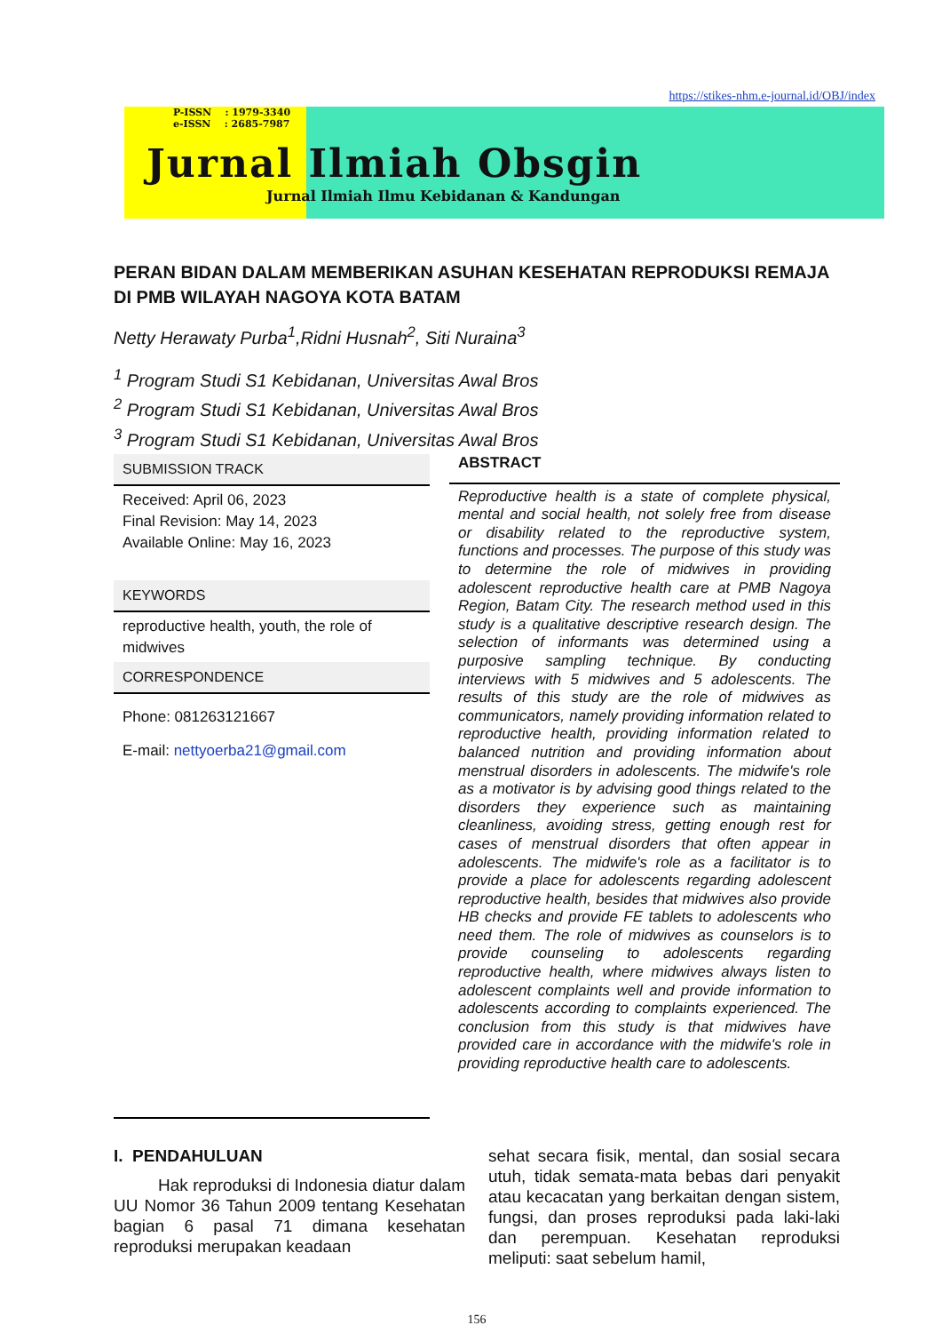https://stikes-nhm.e-journal.id/OBJ/index
P-ISSN : 1979-3340
e-ISSN : 2685-7987
Jurnal Ilmiah Obsgin
Jurnal Ilmiah Ilmu Kebidanan & Kandungan
PERAN BIDAN DALAM MEMBERIKAN ASUHAN KESEHATAN REPRODUKSI REMAJA DI PMB WILAYAH NAGOYA KOTA BATAM
Netty Herawaty Purba<sup>1</sup>,Ridni Husnah<sup>2</sup>, Siti Nuraina<sup>3</sup>
<sup>1</sup> Program Studi S1 Kebidanan, Universitas Awal Bros
<sup>2</sup> Program Studi S1 Kebidanan, Universitas Awal Bros
<sup>3</sup> Program Studi S1 Kebidanan, Universitas Awal Bros
SUBMISSION TRACK
Received: April 06, 2023
Final Revision: May 14, 2023
Available Online: May 16, 2023
KEYWORDS
reproductive health, youth, the role of midwives
CORRESPONDENCE
Phone: 081263121667
E-mail: nettyoerba21@gmail.com
ABSTRACT
Reproductive health is a state of complete physical, mental and social health, not solely free from disease or disability related to the reproductive system, functions and processes. The purpose of this study was to determine the role of midwives in providing adolescent reproductive health care at PMB Nagoya Region, Batam City. The research method used in this study is a qualitative descriptive research design. The selection of informants was determined using a purposive sampling technique. By conducting interviews with 5 midwives and 5 adolescents. The results of this study are the role of midwives as communicators, namely providing information related to reproductive health, providing information related to balanced nutrition and providing information about menstrual disorders in adolescents. The midwife's role as a motivator is by advising good things related to the disorders they experience such as maintaining cleanliness, avoiding stress, getting enough rest for cases of menstrual disorders that often appear in adolescents. The midwife's role as a facilitator is to provide a place for adolescents regarding adolescent reproductive health, besides that midwives also provide HB checks and provide FE tablets to adolescents who need them. The role of midwives as counselors is to provide counseling to adolescents regarding reproductive health, where midwives always listen to adolescent complaints well and provide information to adolescents according to complaints experienced. The conclusion from this study is that midwives have provided care in accordance with the midwife's role in providing reproductive health care to adolescents.
I. PENDAHULUAN
Hak reproduksi di Indonesia diatur dalam UU Nomor 36 Tahun 2009 tentang Kesehatan bagian 6 pasal 71 dimana kesehatan reproduksi merupakan keadaan
sehat secara fisik, mental, dan sosial secara utuh, tidak semata-mata bebas dari penyakit atau kecacatan yang berkaitan dengan sistem, fungsi, dan proses reproduksi pada laki-laki dan perempuan. Kesehatan reproduksi meliputi: saat sebelum hamil,
156